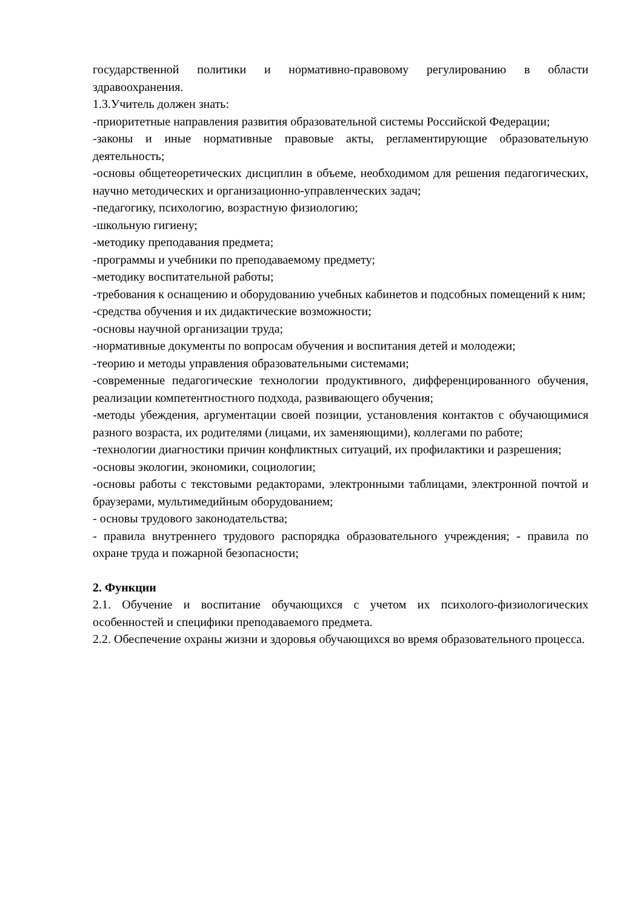государственной политики и нормативно-правовому регулированию в области здравоохранения.
1.3.Учитель должен знать:
-приоритетные направления развития образовательной системы Российской Федерации;
-законы и иные нормативные правовые акты, регламентирующие образовательную деятельность;
-основы общетеоретических дисциплин в объеме, необходимом для решения педагогических, научно методических и организационно-управленческих задач;
-педагогику, психологию, возрастную физиологию;
-школьную гигиену;
-методику преподавания предмета;
-программы и учебники по преподаваемому предмету;
-методику воспитательной работы;
-требования к оснащению и оборудованию учебных кабинетов и подсобных помещений к ним;
-средства обучения и их дидактические возможности;
-основы научной организации труда;
-нормативные документы по вопросам обучения и воспитания детей и молодежи;
-теорию и методы управления образовательными системами;
-современные педагогические технологии продуктивного, дифференцированного обучения, реализации компетентностного подхода, развивающего обучения;
-методы убеждения, аргументации своей позиции, установления контактов с обучающимися разного возраста, их родителями (лицами, их заменяющими), коллегами по работе;
-технологии диагностики причин конфликтных ситуаций, их профилактики и разрешения;
-основы экологии, экономики, социологии;
-основы работы с текстовыми редакторами, электронными таблицами, электронной почтой и браузерами, мультимедийным оборудованием;
- основы трудового законодательства;
- правила внутреннего трудового распорядка образовательного учреждения; - правила по охране труда и пожарной безопасности;
2. Функции
2.1. Обучение и воспитание обучающихся с учетом их психолого-физиологических особенностей и специфики преподаваемого предмета.
2.2. Обеспечение охраны жизни и здоровья обучающихся во время образовательного процесса.